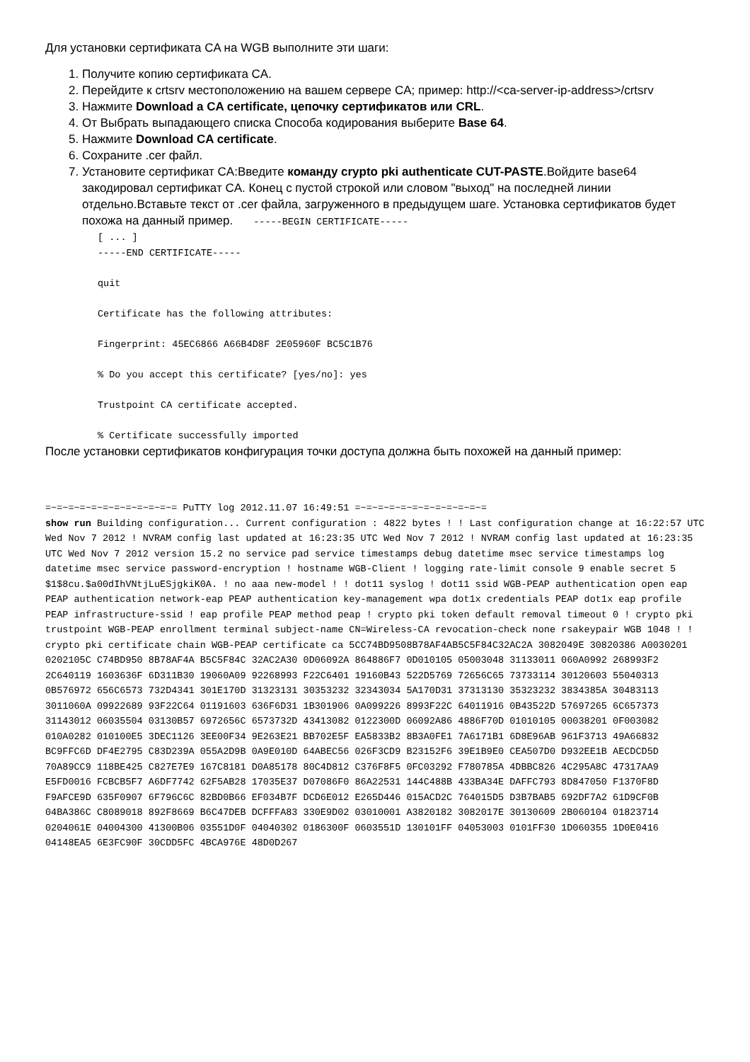Для установки сертификата CA на WGB выполните эти шаги:
1. Получите копию сертификата CA.
2. Перейдите к crtsrv местоположению на вашем сервере CA; пример: http://<ca-server-ip-address>/crtsrv
3. Нажмите Download a CA certificate, цепочку сертификатов или CRL.
4. От Выбрать выпадающего списка Способа кодирования выберите Base 64.
5. Нажмите Download CA certificate.
6. Сохраните .cer файл.
7. Установите сертификат CA:Введите команду crypto pki authenticate CUT-PASTE.Войдите base64 закодировал сертификат CA. Конец с пустой строкой или словом "выход" на последней линии отдельно.Вставьте текст от .cer файла, загруженного в предыдущем шаге. Установка сертификатов будет похожа на данный пример. -----BEGIN CERTIFICATE-----
[ ... ]
-----END CERTIFICATE-----

quit

Certificate has the following attributes:

Fingerprint: 45EC6866 A66B4D8F 2E05960F BC5C1B76

% Do you accept this certificate? [yes/no]: yes

Trustpoint CA certificate accepted.

% Certificate successfully imported
После установки сертификатов конфигурация точки доступа должна быть похожей на данный пример:
=~=~=~=~=~=~=~=~=~=~=~= PuTTY log 2012.11.07 16:49:51 =~=~=~=~=~=~=~=~=~=~=~=
show run Building configuration... Current configuration : 4822 bytes ! ! Last configuration change at 16:22:57 UTC Wed Nov 7 2012 ! NVRAM config last updated at 16:23:35 UTC Wed Nov 7 2012 ! NVRAM config last updated at 16:23:35 UTC Wed Nov 7 2012 version 15.2 no service pad service timestamps debug datetime msec service timestamps log datetime msec service password-encryption ! hostname WGB-Client ! logging rate-limit console 9 enable secret 5 $1$8cu.$a00dIhVNtjLuESjgkiK0A. ! no aaa new-model ! ! dot11 syslog ! dot11 ssid WGB-PEAP authentication open eap PEAP authentication network-eap PEAP authentication key-management wpa dot1x credentials PEAP dot1x eap profile PEAP infrastructure-ssid ! eap profile PEAP method peap ! crypto pki token default removal timeout 0 ! crypto pki trustpoint WGB-PEAP enrollment terminal subject-name CN=Wireless-CA revocation-check none rsakeypair WGB 1048 ! ! crypto pki certificate chain WGB-PEAP certificate ca 5CC74BD9508B78AF4AB5C5F84C32AC2A 3082049E 30820386 A0030201 0202105C C74BD950 8B78AF4A B5C5F84C 32AC2A30 0D06092A 864886F7 0D010105 05003048 31133011 060A0992 268993F2 2C640119 1603636F 6D311B30 19060A09 92268993 F22C6401 19160B43 522D5769 72656C65 73733114 30120603 55040313 0B576972 656C6573 732D4341 301E170D 31323131 30353232 32343034 5A170D31 37313130 35323232 3834385A 30483113 3011060A 09922689 93F22C64 01191603 636F6D31 1B301906 0A099226 8993F22C 64011916 0B43522D 57697265 6C657373 31143012 06035504 03130B57 6972656C 6573732D 43413082 0122300D 06092A86 4886F70D 01010105 00038201 0F003082 010A0282 010100E5 3DEC1126 3EE00F34 9E263E21 BB702E5F EA5833B2 8B3A0FE1 7A6171B1 6D8E96AB 961F3713 49A66832 BC9FFC6D DF4E2795 C83D239A 055A2D9B 0A9E010D 64ABEC56 026F3CD9 B23152F6 39E1B9E0 CEA507D0 D932EE1B AECDCD5D 70A89CC9 118BE425 C827E7E9 167C8181 D0A85178 80C4D812 C376F8F5 0FC03292 F780785A 4DBBC826 4C295A8C 47317AA9 E5FD0016 FCBCB5F7 A6DF7742 62F5AB28 17035E37 D07086F0 86A22531 144C488B 433BA34E DAFFC793 8D847050 F1370F8D F9AFCE9D 635F0907 6F796C6C 82BD0B66 EF034B7F DCD6E012 E265D446 015ACD2C 764015D5 D3B7BAB5 692DF7A2 61D9CF0B 04BA386C C8089018 892F8669 B6C47DEB DCFFFA83 330E9D02 03010001 A3820182 3082017E 30130609 2B060104 01823714 0204061E 04004300 41300B06 03551D0F 04040302 0186300F 0603551D 130101FF 04053003 0101FF30 1D060355 1D0E0416 04148EA5 6E3FC90F 30CDD5FC 4BCA976E 48D0D267